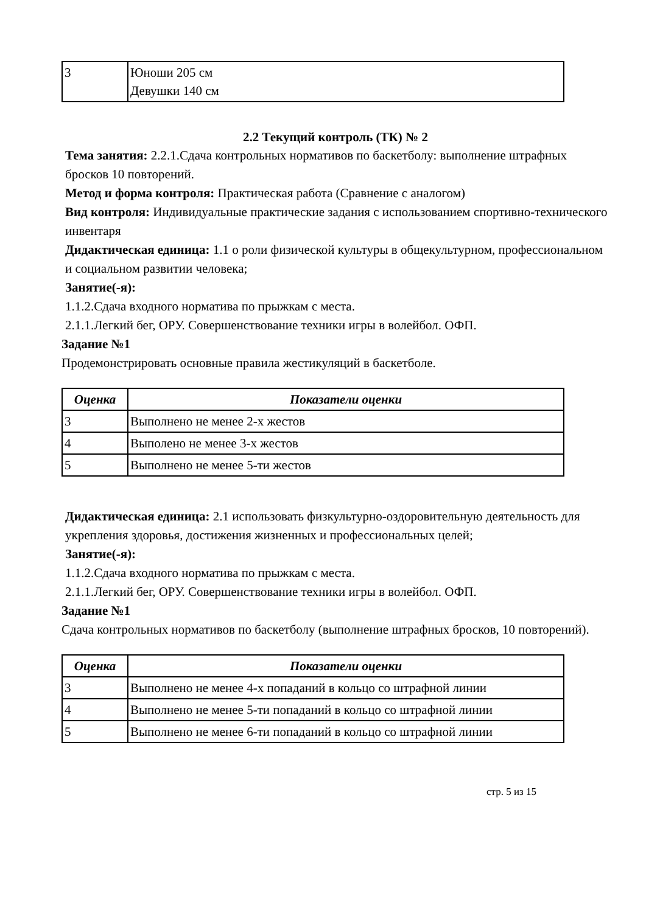| 3 | Юноши 205 см Девушки 140 см |
2.2 Текущий контроль (ТК) № 2
Тема занятия: 2.2.1.Сдача контрольных нормативов по баскетболу: выполнение штрафных бросков 10 повторений.
Метод и форма контроля: Практическая работа (Сравнение с аналогом)
Вид контроля: Индивидуальные практические задания с использованием спортивно-технического инвентаря
Дидактическая единица: 1.1 о роли физической культуры в общекультурном, профессиональном и социальном развитии человека;
Занятие(-я):
1.1.2.Сдача входного норматива по прыжкам с места.
2.1.1.Легкий бег, ОРУ. Совершенствование техники игры в волейбол. ОФП.
Задание №1
Продемонстрировать основные правила жестикуляций в баскетболе.
| Оценка | Показатели оценки |
| --- | --- |
| 3 | Выполнено не менее 2-х жестов |
| 4 | Выполено не менее 3-х жестов |
| 5 | Выполнено не менее 5-ти жестов |
Дидактическая единица: 2.1 использовать физкультурно-оздоровительную деятельность для укрепления здоровья, достижения жизненных и профессиональных целей;
Занятие(-я):
1.1.2.Сдача входного норматива по прыжкам с места.
2.1.1.Легкий бег, ОРУ. Совершенствование техники игры в волейбол. ОФП.
Задание №1
Сдача контрольных нормативов по баскетболу (выполнение штрафных бросков, 10 повторений).
| Оценка | Показатели оценки |
| --- | --- |
| 3 | Выполнено не менее 4-х попаданий в кольцо со штрафной линии |
| 4 | Выполнено не менее 5-ти попаданий в кольцо со штрафной линии |
| 5 | Выполнено не менее 6-ти попаданий в кольцо со штрафной линии |
стр. 5 из 15